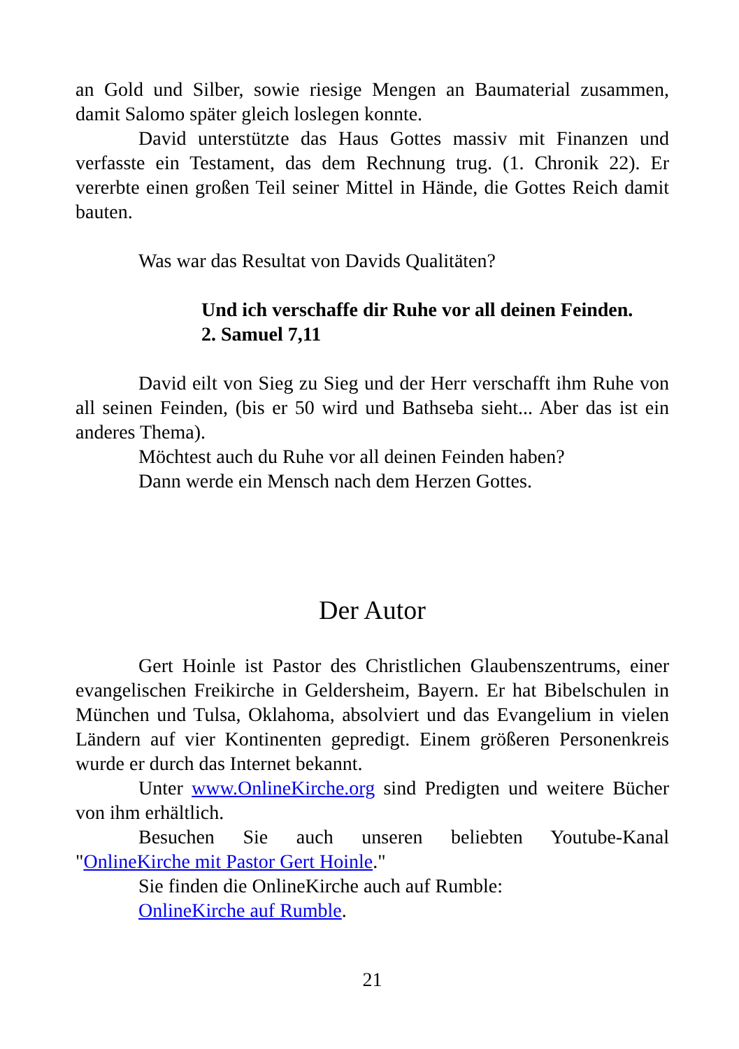an Gold und Silber, sowie riesige Mengen an Baumaterial zusammen, damit Salomo später gleich loslegen konnte.
David unterstützte das Haus Gottes massiv mit Finanzen und verfasste ein Testament, das dem Rechnung trug. (1. Chronik 22). Er vererbte einen großen Teil seiner Mittel in Hände, die Gottes Reich damit bauten.
Was war das Resultat von Davids Qualitäten?
Und ich verschaffe dir Ruhe vor all deinen Feinden.
2. Samuel 7,11
David eilt von Sieg zu Sieg und der Herr verschafft ihm Ruhe von all seinen Feinden, (bis er 50 wird und Bathseba sieht... Aber das ist ein anderes Thema).
Möchtest auch du Ruhe vor all deinen Feinden haben?
Dann werde ein Mensch nach dem Herzen Gottes.
Der Autor
Gert Hoinle ist Pastor des Christlichen Glaubenszentrums, einer evangelischen Freikirche in Geldersheim, Bayern. Er hat Bibelschulen in München und Tulsa, Oklahoma, absolviert und das Evangelium in vielen Ländern auf vier Kontinenten gepredigt. Einem größeren Personenkreis wurde er durch das Internet bekannt.
Unter www.OnlineKirche.org sind Predigten und weitere Bücher von ihm erhältlich.
Besuchen Sie auch unseren beliebten Youtube-Kanal "OnlineKirche mit Pastor Gert Hoinle."
Sie finden die OnlineKirche auch auf Rumble:
OnlineKirche auf Rumble.
21